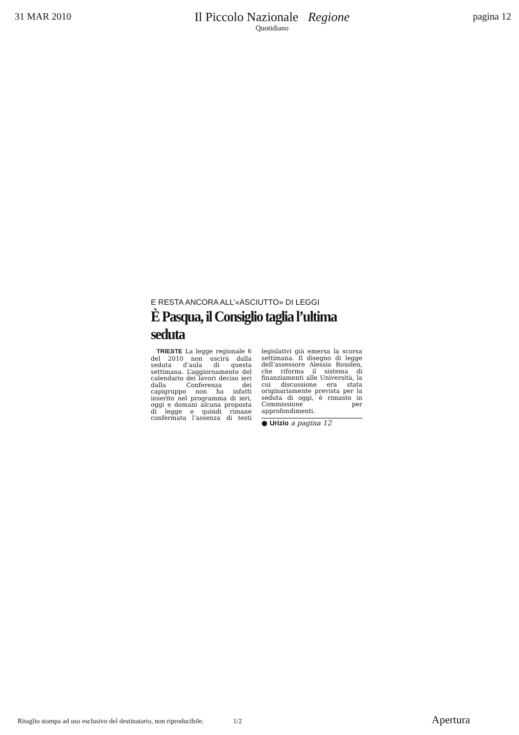31 MAR 2010
Il Piccolo Nazionale Regione
Quotidiano
pagina 12
E RESTA ANCORA ALL’«ASCIUTTO» DI LEGGI
È Pasqua, il Consiglio taglia l’ultima seduta
TRIESTE La legge regionale 6 del 2010 non uscirà dalla seduta d’aula di questa settimana. L’aggiornamento del calendario dei lavori deciso ieri dalla Conferenza dei capigruppo non ha infatti inserito nel programma di ieri, oggi e domani alcuna proposta di legge e quindi rimane confermata l’assenza di testi legislativi già emersa la scorsa settimana. Il disegno di legge dell’assessore Alessia Rosolen, che riforma il sistema di finanziamenti alle Università, la cui discussione era stata originariamente prevista per la seduta di oggi, è rimasto in Commissione per approfondimenti.
● Urizio a pagina 12
Ritaglio stampa ad uso esclusivo del destinatario, non riproducibile. 1/2 Apertura